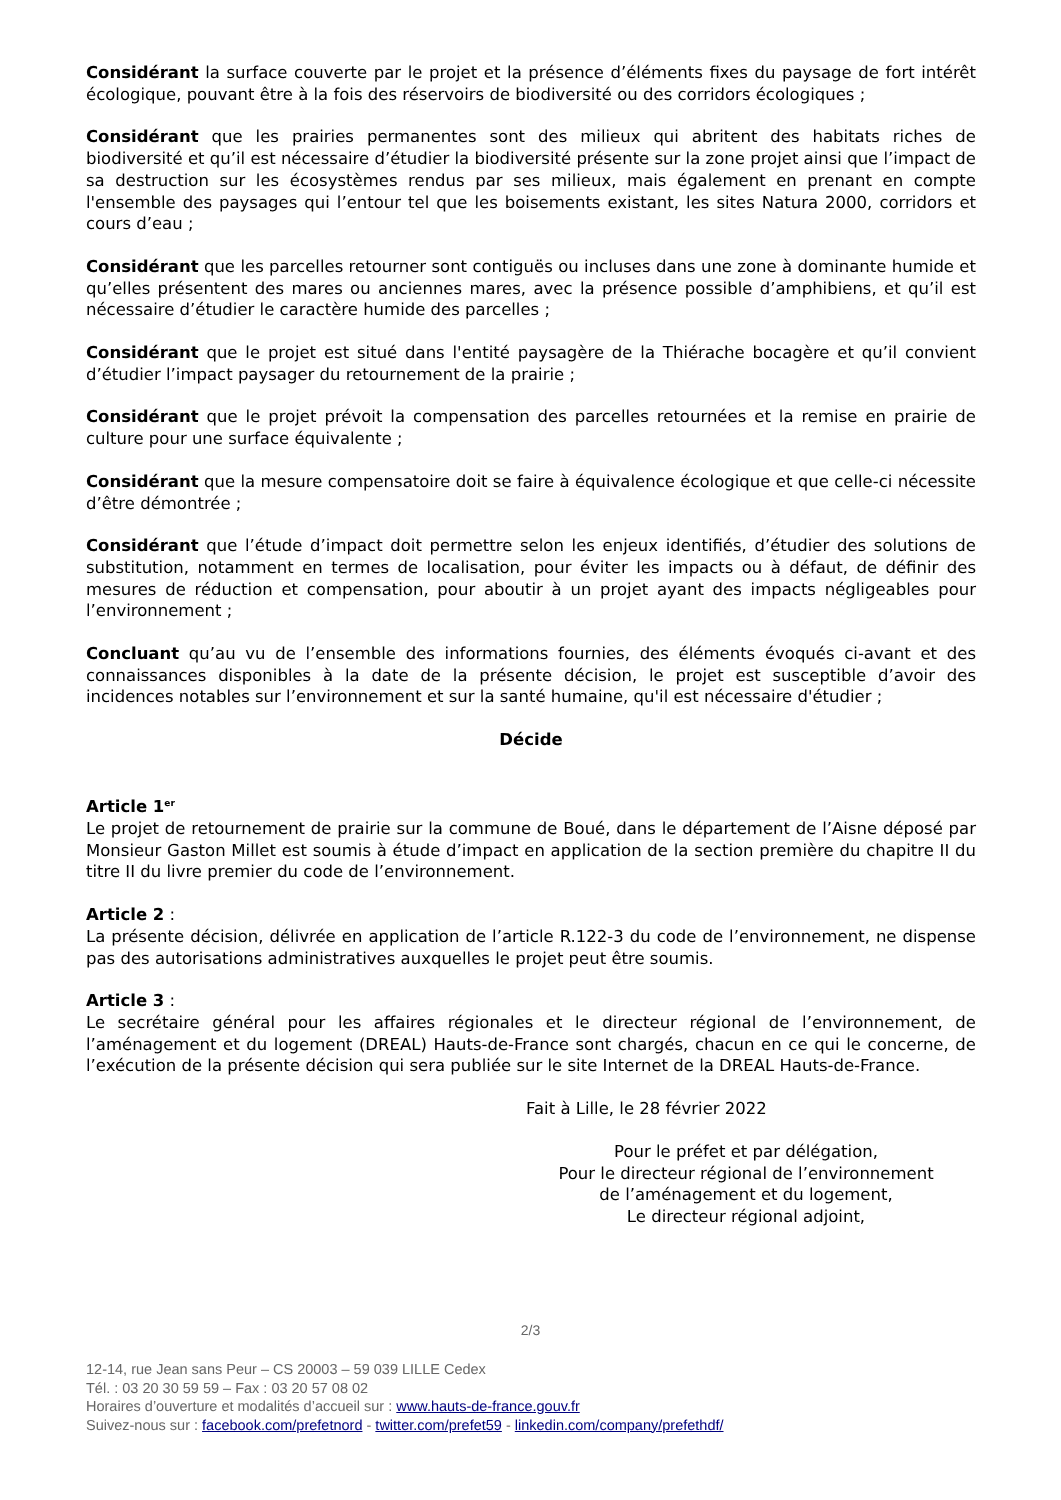Considérant la surface couverte par le projet et la présence d’éléments fixes du paysage de fort intérêt écologique, pouvant être à la fois des réservoirs de biodiversité ou des corridors écologiques ;
Considérant que les prairies permanentes sont des milieux qui abritent des habitats riches de biodiversité et qu’il est nécessaire d’étudier la biodiversité présente sur la zone projet ainsi que l’impact de sa destruction sur les écosystèmes rendus par ses milieux, mais également en prenant en compte l'ensemble des paysages qui l’entour tel que les boisements existant, les sites Natura 2000, corridors et cours d’eau ;
Considérant que les parcelles retourner sont contiguës ou incluses dans une zone à dominante humide et qu’elles présentent des mares ou anciennes mares, avec la présence possible d’amphibiens, et qu’il est nécessaire d’étudier le caractère humide des parcelles ;
Considérant que le projet est situé dans l'entité paysagère de la Thiérache bocagère et qu’il convient d’étudier l’impact paysager du retournement de la prairie ;
Considérant que le projet prévoit la compensation des parcelles retournées et la remise en prairie de culture pour une surface équivalente ;
Considérant que la mesure compensatoire doit se faire à équivalence écologique et que celle-ci nécessite d’être démontrée ;
Considérant que l’étude d’impact doit permettre selon les enjeux identifiés, d’étudier des solutions de substitution, notamment en termes de localisation, pour éviter les impacts ou à défaut, de définir des mesures de réduction et compensation, pour aboutir à un projet ayant des impacts négligeables pour l’environnement ;
Concluant qu’au vu de l’ensemble des informations fournies, des éléments évoqués ci-avant et des connaissances disponibles à la date de la présente décision, le projet est susceptible d’avoir des incidences notables sur l’environnement et sur la santé humaine, qu'il est nécessaire d'étudier ;
Décide
Article 1<sup>er</sup>
Le projet de retournement de prairie sur la commune de Boué, dans le département de l’Aisne déposé par Monsieur Gaston Millet est soumis à étude d’impact en application de la section première du chapitre II du titre II du livre premier du code de l’environnement.
Article 2 :
La présente décision, délivrée en application de l’article R.122-3 du code de l’environnement, ne dispense pas des autorisations administratives auxquelles le projet peut être soumis.
Article 3 :
Le secrétaire général pour les affaires régionales et le directeur régional de l’environnement, de l’aménagement et du logement (DREAL) Hauts-de-France sont chargés, chacun en ce qui le concerne, de l’exécution de la présente décision qui sera publiée sur le site Internet de la DREAL Hauts-de-France.
Fait à Lille, le 28 février 2022
Pour le préfet et par délégation,
Pour le directeur régional de l’environnement
de l’aménagement et du logement,
Le directeur régional adjoint,
2/3
12-14, rue Jean sans Peur – CS 20003 – 59 039 LILLE Cedex
Tél. : 03 20 30 59 59 – Fax : 03 20 57 08 02
Horaires d’ouverture et modalités d’accueil sur : www.hauts-de-france.gouv.fr
Suivez-nous sur : facebook.com/prefetnord - twitter.com/prefet59 - linkedin.com/company/prefethdf/